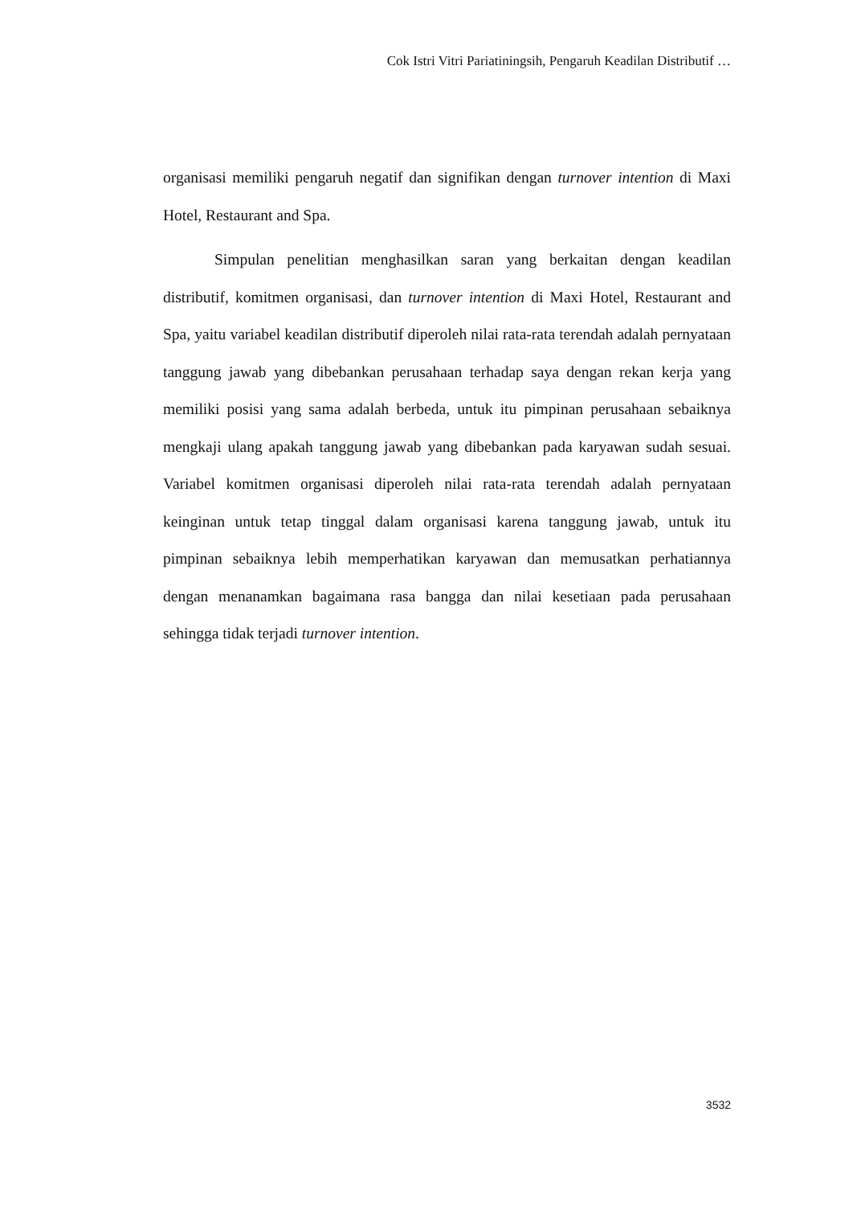Cok Istri Vitri Pariatiningsih, Pengaruh Keadilan Distributif …
organisasi memiliki pengaruh negatif dan signifikan dengan turnover intention di Maxi Hotel, Restaurant and Spa.
Simpulan penelitian menghasilkan saran yang berkaitan dengan keadilan distributif, komitmen organisasi, dan turnover intention di Maxi Hotel, Restaurant and Spa, yaitu variabel keadilan distributif diperoleh nilai rata-rata terendah adalah pernyataan tanggung jawab yang dibebankan perusahaan terhadap saya dengan rekan kerja yang memiliki posisi yang sama adalah berbeda, untuk itu pimpinan perusahaan sebaiknya mengkaji ulang apakah tanggung jawab yang dibebankan pada karyawan sudah sesuai. Variabel komitmen organisasi diperoleh nilai rata-rata terendah adalah pernyataan keinginan untuk tetap tinggal dalam organisasi karena tanggung jawab, untuk itu pimpinan sebaiknya lebih memperhatikan karyawan dan memusatkan perhatiannya dengan menanamkan bagaimana rasa bangga dan nilai kesetiaan pada perusahaan sehingga tidak terjadi turnover intention.
3532